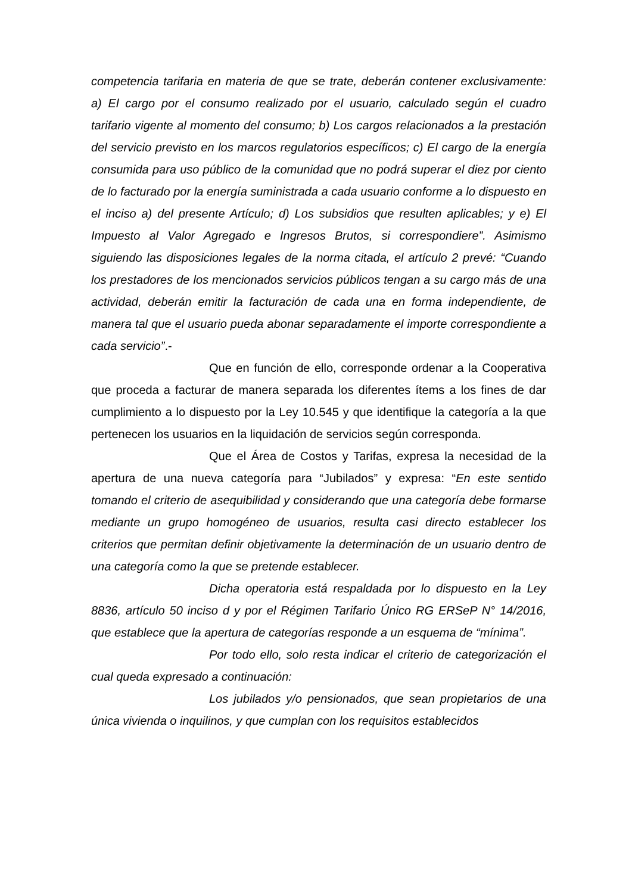competencia tarifaria en materia de que se trate, deberán contener exclusivamente: a) El cargo por el consumo realizado por el usuario, calculado según el cuadro tarifario vigente al momento del consumo; b) Los cargos relacionados a la prestación del servicio previsto en los marcos regulatorios específicos; c) El cargo de la energía consumida para uso público de la comunidad que no podrá superar el diez por ciento de lo facturado por la energía suministrada a cada usuario conforme a lo dispuesto en el inciso a) del presente Artículo; d) Los subsidios que resulten aplicables; y e) El Impuesto al Valor Agregado e Ingresos Brutos, si correspondiere”. Asimismo siguiendo las disposiciones legales de la norma citada, el artículo 2 prevé: “Cuando los prestadores de los mencionados servicios públicos tengan a su cargo más de una actividad, deberán emitir la facturación de cada una en forma independiente, de manera tal que el usuario pueda abonar separadamente el importe correspondiente a cada servicio”.-
Que en función de ello, corresponde ordenar a la Cooperativa que proceda a facturar de manera separada los diferentes ítems a los fines de dar cumplimiento a lo dispuesto por la Ley 10.545 y que identifique la categoría a la que pertenecen los usuarios en la liquidación de servicios según corresponda.
Que el Área de Costos y Tarifas, expresa la necesidad de la apertura de una nueva categoría para “Jubilados” y expresa: “En este sentido tomando el criterio de asequibilidad y considerando que una categoría debe formarse mediante un grupo homogéneo de usuarios, resulta casi directo establecer los criterios que permitan definir objetivamente la determinación de un usuario dentro de una categoría como la que se pretende establecer.
Dicha operatoria está respaldada por lo dispuesto en la Ley 8836, artículo 50 inciso d y por el Régimen Tarifario Único RG ERSeP N° 14/2016, que establece que la apertura de categorías responde a un esquema de “mínima”.
Por todo ello, solo resta indicar el criterio de categorización el cual queda expresado a continuación:
Los jubilados y/o pensionados, que sean propietarios de una única vivienda o inquilinos, y que cumplan con los requisitos establecidos